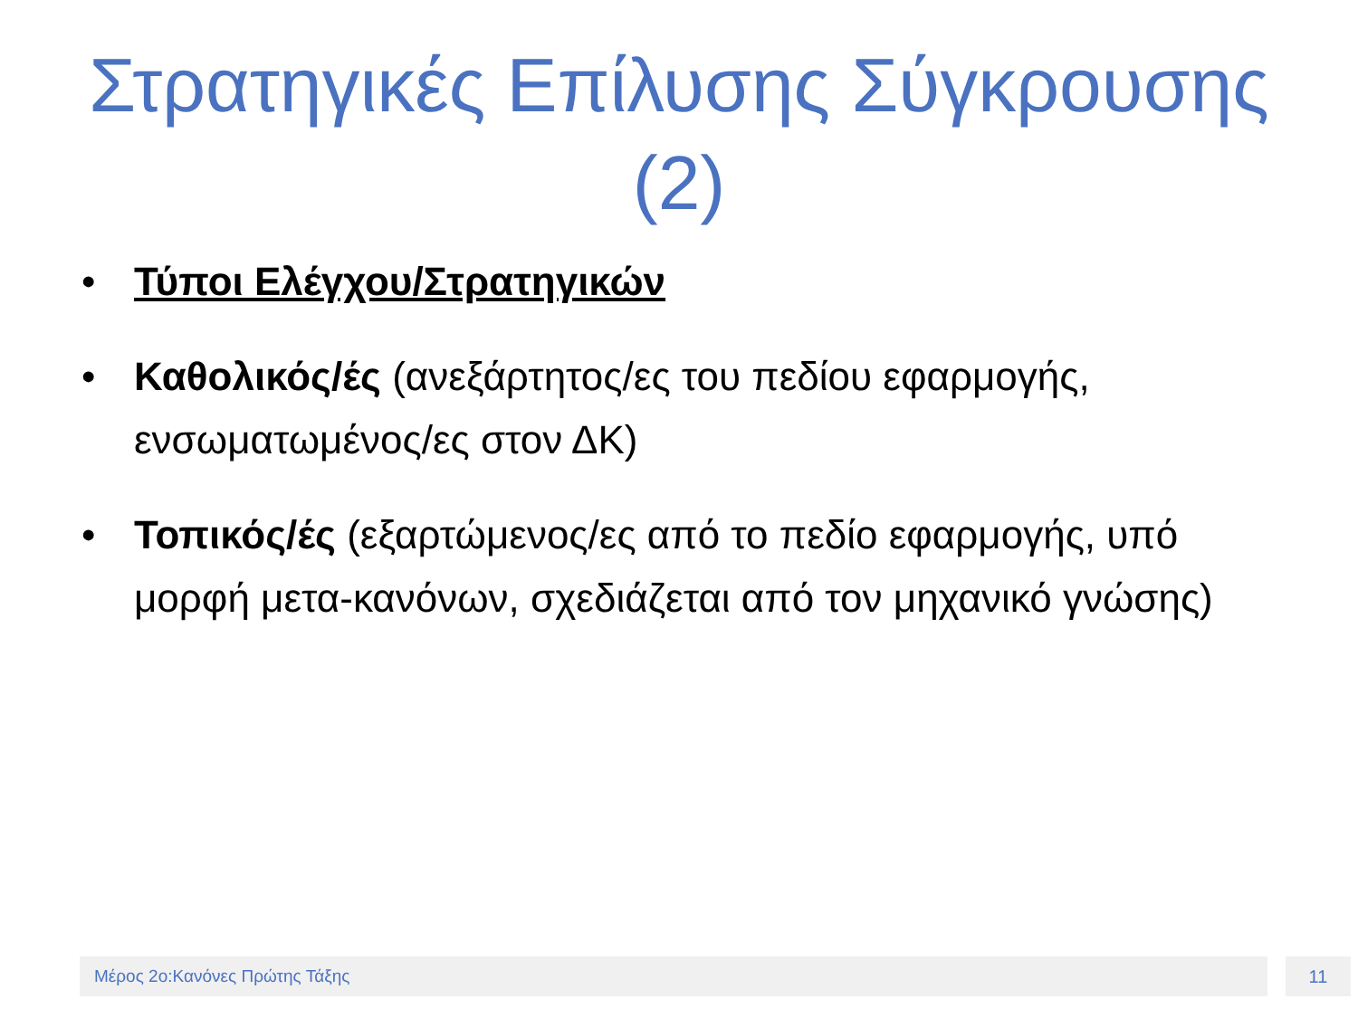Στρατηγικές Επίλυσης Σύγκρουσης
(2)
• Τύποι Ελέγχου/Στρατηγικών
• Καθολικός/ές (ανεξάρτητος/ες του πεδίου εφαρμογής, ενσωματωμένος/ες στον ΔΚ)
• Τοπικός/ές (εξαρτώμενος/ες από το πεδίο εφαρμογής, υπό μορφή μετα-κανόνων, σχεδιάζεται από τον μηχανικό γνώσης)
Μέρος 2ο:Κανόνες Πρώτης Τάξης 11